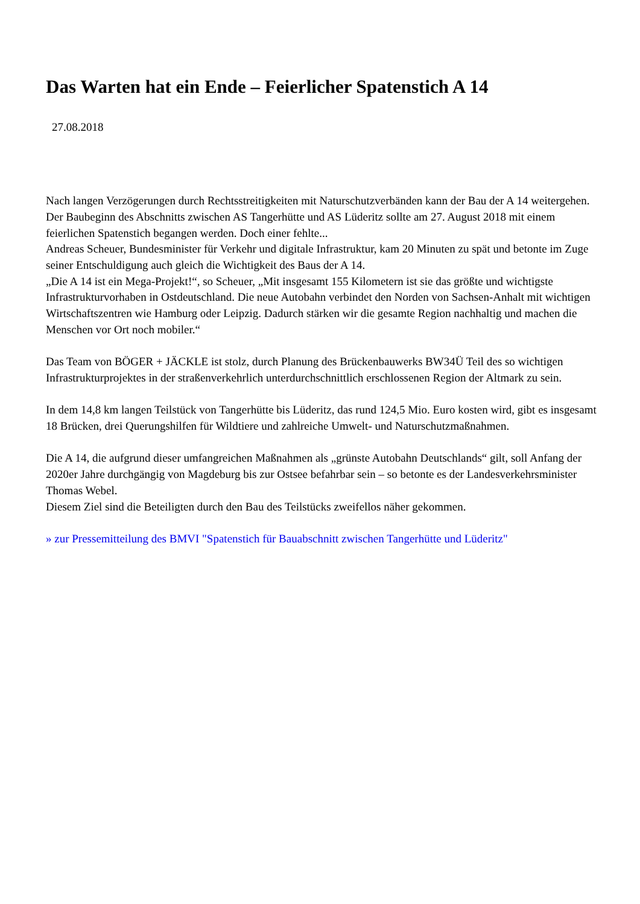Das Warten hat ein Ende – Feierlicher Spatenstich A 14
27.08.2018
Nach langen Verzögerungen durch Rechtsstreitigkeiten mit Naturschutzverbänden kann der Bau der A 14 weitergehen. Der Baubeginn des Abschnitts zwischen AS Tangerhütte und AS Lüderitz sollte am 27. August 2018 mit einem feierlichen Spatenstich begangen werden. Doch einer fehlte...
Andreas Scheuer, Bundesminister für Verkehr und digitale Infrastruktur, kam 20 Minuten zu spät und betonte im Zuge seiner Entschuldigung auch gleich die Wichtigkeit des Baus der A 14.
„Die A 14 ist ein Mega-Projekt!“, so Scheuer, „Mit insgesamt 155 Kilometern ist sie das größte und wichtigste Infrastrukturvorhaben in Ostdeutschland. Die neue Autobahn verbindet den Norden von Sachsen-Anhalt mit wichtigen Wirtschaftszentren wie Hamburg oder Leipzig. Dadurch stärken wir die gesamte Region nachhaltig und machen die Menschen vor Ort noch mobiler.“
Das Team von BÖGER + JÄCKLE ist stolz, durch Planung des Brückenbauwerks BW34Ü Teil des so wichtigen Infrastrukturprojektes in der straßenverkehrlich unterdurchschnittlich erschlossenen Region der Altmark zu sein.
In dem 14,8 km langen Teilstück von Tangerhütte bis Lüderitz, das rund 124,5 Mio. Euro kosten wird, gibt es insgesamt 18 Brücken, drei Querungshilfen für Wildtiere und zahlreiche Umwelt- und Naturschutzmaßnahmen.
Die A 14, die aufgrund dieser umfangreichen Maßnahmen als „grünste Autobahn Deutschlands“ gilt, soll Anfang der 2020er Jahre durchgängig von Magdeburg bis zur Ostsee befahrbar sein – so betonte es der Landesverkehrsminister Thomas Webel.
Diesem Ziel sind die Beteiligten durch den Bau des Teilstücks zweifellos näher gekommen.
» zur Pressemitteilung des BMVI "Spatenstich für Bauabschnitt zwischen Tangerhütte und Lüderitz"